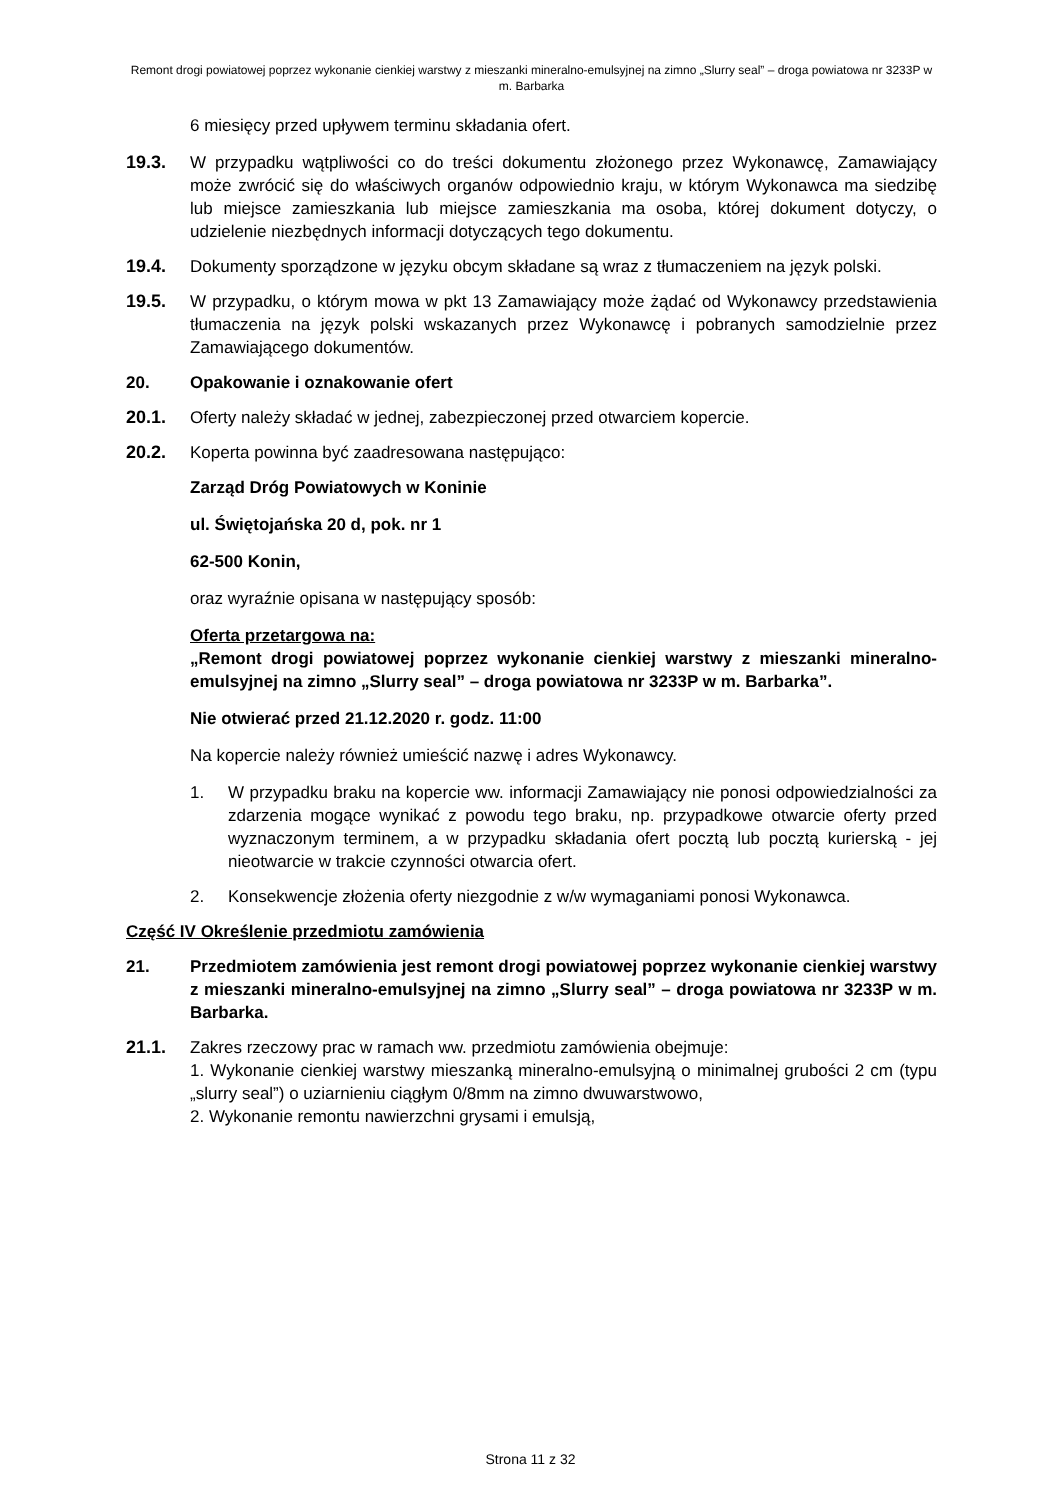Remont drogi powiatowej poprzez wykonanie cienkiej warstwy z mieszanki mineralno-emulsyjnej na zimno „Slurry seal” – droga powiatowa nr 3233P w m. Barbarka
6 miesięcy przed upływem terminu składania ofert.
19.3. W przypadku wątpliwości co do treści dokumentu złożonego przez Wykonawcę, Zamawiający może zwrócić się do właściwych organów odpowiednio kraju, w którym Wykonawca ma siedzibę lub miejsce zamieszkania lub miejsce zamieszkania ma osoba, której dokument dotyczy, o udzielenie niezbędnych informacji dotyczących tego dokumentu.
19.4. Dokumenty sporządzone w języku obcym składane są wraz z tłumaczeniem na język polski.
19.5. W przypadku, o którym mowa w pkt 13 Zamawiający może żądać od Wykonawcy przedstawienia tłumaczenia na język polski wskazanych przez Wykonawcę i pobranych samodzielnie przez Zamawiającego dokumentów.
20. Opakowanie i oznakowanie ofert
20.1. Oferty należy składać w jednej, zabezpieczonej przed otwarciem kopercie.
20.2. Koperta powinna być zaadresowana następująco:
Zarząd Dróg Powiatowych w Koninie
ul. Świętojańska 20 d, pok. nr 1
62-500 Konin,
oraz wyraźnie opisana w następujący sposób:
Oferta przetargowa na:
„Remont drogi powiatowej poprzez wykonanie cienkiej warstwy z mieszanki mineralno-emulsyjnej na zimno „Slurry seal” – droga powiatowa nr 3233P w m. Barbarka”.
Nie otwierać przed 21.12.2020 r. godz. 11:00
Na kopercie należy również umieścić nazwę i adres Wykonawcy.
1. W przypadku braku na kopercie ww. informacji Zamawiający nie ponosi odpowiedzialności za zdarzenia mogące wynikać z powodu tego braku, np. przypadkowe otwarcie oferty przed wyznaczonym terminem, a w przypadku składania ofert pocztą lub pocztą kurierską - jej nieotwarcie w trakcie czynności otwarcia ofert.
2. Konsekwencje złożenia oferty niezgodnie z w/w wymaganiami ponosi Wykonawca.
Część IV Określenie przedmiotu zamówienia
21. Przedmiotem zamówienia jest remont drogi powiatowej poprzez wykonanie cienkiej warstwy z mieszanki mineralno-emulsyjnej na zimno „Slurry seal” – droga powiatowa nr 3233P w m. Barbarka.
21.1. Zakres rzeczowy prac w ramach ww. przedmiotu zamówienia obejmuje:
1. Wykonanie cienkiej warstwy mieszanką mineralno-emulsyjną o minimalnej grubości 2 cm (typu „slurry seal”) o uziarnieniu ciągłym 0/8mm na zimno dwuwarstwowo,
2. Wykonanie remontu nawierzchni grysami i emulsją,
Strona 11 z 32